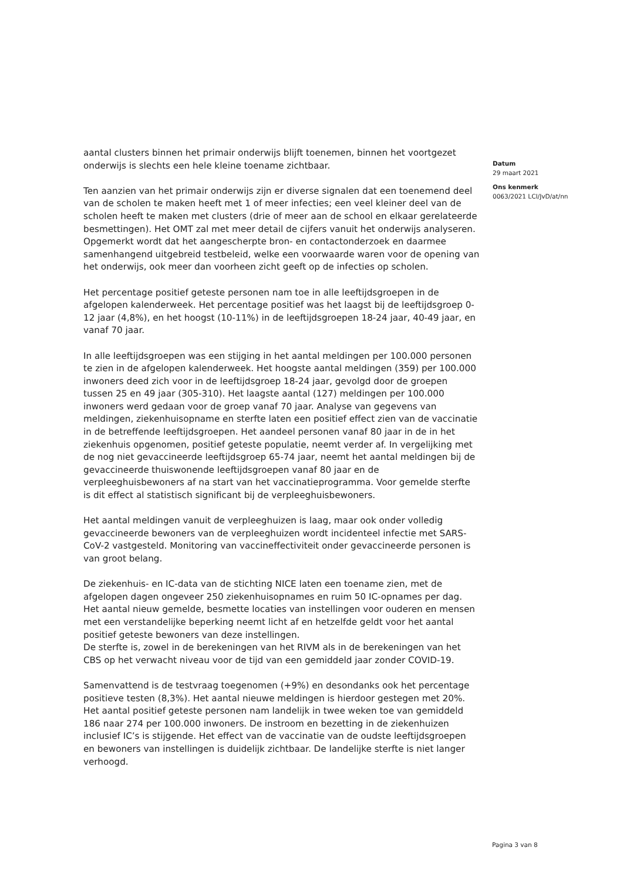aantal clusters binnen het primair onderwijs blijft toenemen, binnen het voortgezet onderwijs is slechts een hele kleine toename zichtbaar.
Ten aanzien van het primair onderwijs zijn er diverse signalen dat een toenemend deel van de scholen te maken heeft met 1 of meer infecties; een veel kleiner deel van de scholen heeft te maken met clusters (drie of meer aan de school en elkaar gerelateerde besmettingen). Het OMT zal met meer detail de cijfers vanuit het onderwijs analyseren. Opgemerkt wordt dat het aangescherpte bron- en contactonderzoek en daarmee samenhangend uitgebreid testbeleid, welke een voorwaarde waren voor de opening van het onderwijs, ook meer dan voorheen zicht geeft op de infecties op scholen.
Het percentage positief geteste personen nam toe in alle leeftijdsgroepen in de afgelopen kalenderweek. Het percentage positief was het laagst bij de leeftijdsgroep 0-12 jaar (4,8%), en het hoogst (10-11%) in de leeftijdsgroepen 18-24 jaar, 40-49 jaar, en vanaf 70 jaar.
In alle leeftijdsgroepen was een stijging in het aantal meldingen per 100.000 personen te zien in de afgelopen kalenderweek. Het hoogste aantal meldingen (359) per 100.000 inwoners deed zich voor in de leeftijdsgroep 18-24 jaar, gevolgd door de groepen tussen 25 en 49 jaar (305-310). Het laagste aantal (127) meldingen per 100.000 inwoners werd gedaan voor de groep vanaf 70 jaar. Analyse van gegevens van meldingen, ziekenhuisopname en sterfte laten een positief effect zien van de vaccinatie in de betreffende leeftijdsgroepen. Het aandeel personen vanaf 80 jaar in de in het ziekenhuis opgenomen, positief geteste populatie, neemt verder af. In vergelijking met de nog niet gevaccineerde leeftijdsgroep 65-74 jaar, neemt het aantal meldingen bij de gevaccineerde thuiswonende leeftijdsgroepen vanaf 80 jaar en de verpleeghuisbewoners af na start van het vaccinatieprogramma. Voor gemelde sterfte is dit effect al statistisch significant bij de verpleeghuisbewoners.
Het aantal meldingen vanuit de verpleeghuizen is laag, maar ook onder volledig gevaccineerde bewoners van de verpleeghuizen wordt incidenteel infectie met SARS-CoV-2 vastgesteld. Monitoring van vaccineffectiviteit onder gevaccineerde personen is van groot belang.
De ziekenhuis- en IC-data van de stichting NICE laten een toename zien, met de afgelopen dagen ongeveer 250 ziekenhuisopnames en ruim 50 IC-opnames per dag.
Het aantal nieuw gemelde, besmette locaties van instellingen voor ouderen en mensen met een verstandelijke beperking neemt licht af en hetzelfde geldt voor het aantal positief geteste bewoners van deze instellingen.
De sterfte is, zowel in de berekeningen van het RIVM als in de berekeningen van het CBS op het verwacht niveau voor de tijd van een gemiddeld jaar zonder COVID-19.
Samenvattend is de testvraag toegenomen (+9%) en desondanks ook het percentage positieve testen (8,3%). Het aantal nieuwe meldingen is hierdoor gestegen met 20%. Het aantal positief geteste personen nam landelijk in twee weken toe van gemiddeld 186 naar 274 per 100.000 inwoners. De instroom en bezetting in de ziekenhuizen inclusief IC’s is stijgende. Het effect van de vaccinatie van de oudste leeftijdsgroepen en bewoners van instellingen is duidelijk zichtbaar. De landelijke sterfte is niet langer verhoogd.
Datum
29 maart 2021
Ons kenmerk
0063/2021 LCI/JvD/at/nn
Pagina 3 van 8